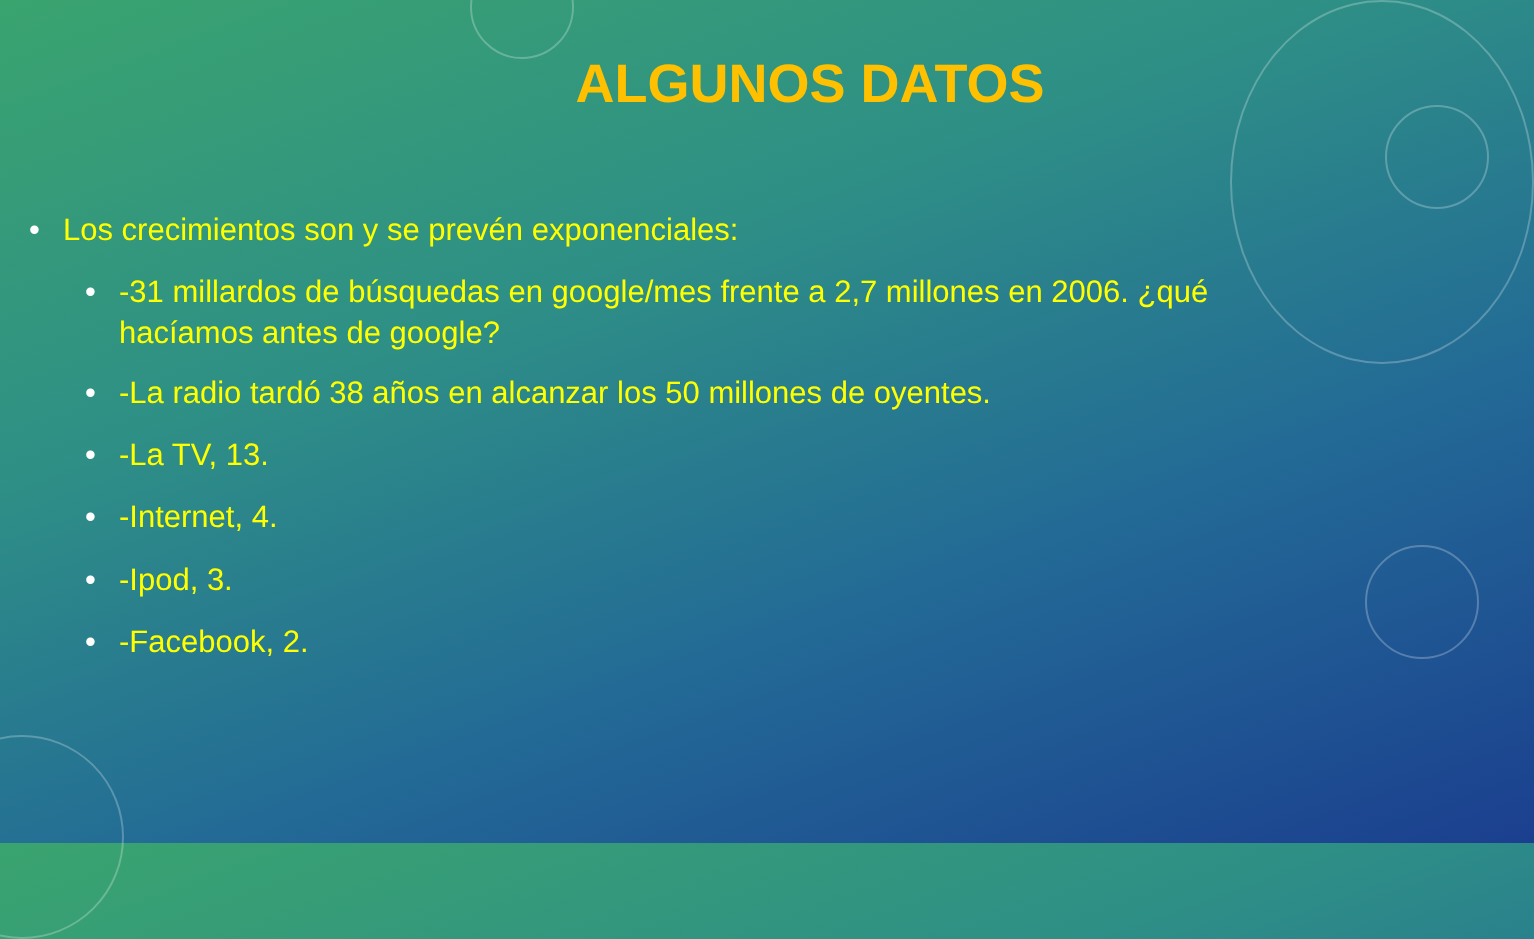ALGUNOS DATOS
• Los crecimientos son y se prevén exponenciales:
• -31 millardos de búsquedas en google/mes frente a 2,7 millones en 2006. ¿qué hacíamos antes de google?
• -La radio tardó 38 años en alcanzar los 50 millones de oyentes.
• -La TV, 13.
• -Internet, 4.
• -Ipod, 3.
• -Facebook, 2.